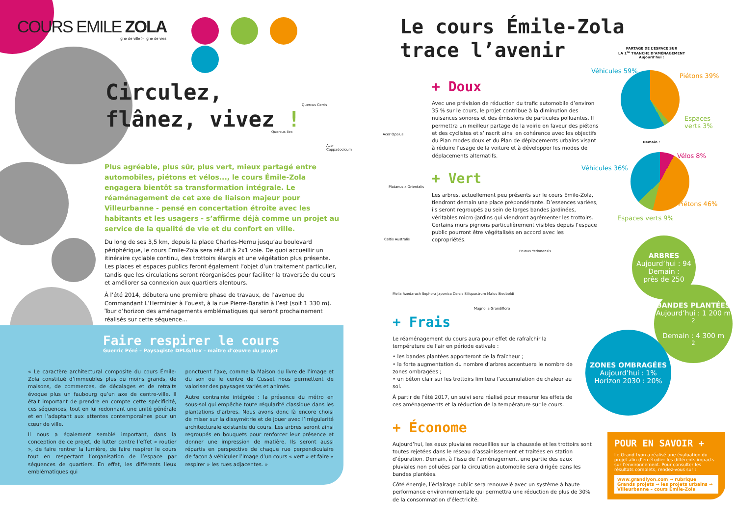COURS EMILE ZOLA
ligne de ville > ligne de vies
Circulez,
flânez, vivez !
Quercus ilex
Quercus Cerris
Acer Cappadocicum
Plus agréable, plus sûr, plus vert, mieux partagé entre automobiles, piétons et vélos..., le cours Émile-Zola engagera bientôt sa transformation intégrale. Le réaménagement de cet axe de liaison majeur pour Villeurbanne - pensé en concertation étroite avec les habitants et les usagers - s’affirme déjà comme un projet au service de la qualité de vie et du confort en ville.
Du long de ses 3,5 km, depuis la place Charles-Hernu jusqu’au boulevard périphérique, le cours Émile-Zola sera réduit à 2x1 voie. De quoi accueillir un itinéraire cyclable continu, des trottoirs élargis et une végétation plus présente. Les places et espaces publics feront également l’objet d’un traitement particulier, tandis que les circulations seront réorganisées pour faciliter la traversée du cours et améliorer sa connexion aux quartiers alentours.
À l’été 2014, débutera une première phase de travaux, de l’avenue du Commandant L’Herminier à l’ouest, à la rue Pierre-Baratin à l’est (soit 1 330 m). Tour d’horizon des aménagements emblématiques qui seront prochainement réalisés sur cette séquence...
Faire respirer le cours
Guerric Péré – Paysagiste DPLG/Ilex – maître d’œuvre du projet
« Le caractère architectural composite du cours Émile-Zola constitué d’immeubles plus ou moins grands, de maisons, de commerces, de décalages et de retraits évoque plus un faubourg qu’un axe de centre-ville. Il était important de prendre en compte cette spécificité, ces séquences, tout en lui redonnant une unité générale et en l’adaptant aux attentes contemporaines pour un cœur de ville.
Il nous a également semblé important, dans la conception de ce projet, de lutter contre l’effet « routier », de faire rentrer la lumière, de faire respirer le cours tout en respectant l’organisation de l’espace par séquences de quartiers. En effet, les différents lieux emblématiques qui
ponctuent l’axe, comme la Maison du livre de l’image et du son ou le centre de Cusset nous permettent de valoriser des paysages variés et animés.
Autre contrainte intégrée : la présence du métro en sous-sol qui empêche toute régularité classique dans les plantations d’arbres. Nous avons donc là encore choisi de miser sur la dissymétrie et de jouer avec l’irrégularité architecturale existante du cours. Les arbres seront ainsi regroupés en bouquets pour renforcer leur présence et donner une impression de matière. Ils seront aussi répartis en perspective de chaque rue perpendiculaire de façon à véhiculer l’image d’un cours « vert » et faire « respirer » les rues adjacentes. »
Le cours Émile-Zola
trace l’avenir
Acer Opalus
Platanus x Orientalis
Celtis Australis
Prunus Yedonensis
Melia Azedarach Sophora Japonica Cercis Siliquastrum Malus Siedboldi
Magnolia Grandiflora
+ Doux
Avec une prévision de réduction du trafic automobile d’environ 35 % sur le cours, le projet contribue à la diminution des nuisances sonores et des émissions de particules polluantes. Il permettra un meilleur partage de la voirie en faveur des piétons et des cyclistes et s’inscrit ainsi en cohérence avec les objectifs du Plan modes doux et du Plan de déplacements urbains visant à réduire l’usage de la voiture et à développer les modes de déplacements alternatifs.
+ Vert
Les arbres, actuellement peu présents sur le cours Émile-Zola, tiendront demain une place prépondérante. D’essences variées, ils seront regroupés au sein de larges bandes jardinées, véritables micro-jardins qui viendront agrémenter les trottoirs. Certains murs pignons particulièrement visibles depuis l’espace public pourront être végétalisés en accord avec les copropriétés.
+ Frais
Le réaménagement du cours aura pour effet de rafraîchir la température de l’air en période estivale :
• les bandes plantées apporteront de la fraîcheur ;
• la forte augmentation du nombre d’arbres accentuera le nombre de zones ombragées ;
• un béton clair sur les trottoirs limitera l’accumulation de chaleur au sol.
À partir de l’été 2017, un suivi sera réalisé pour mesurer les effets de ces aménagements et la réduction de la température sur le cours.
+ Économe
Aujourd’hui, les eaux pluviales recueillies sur la chaussée et les trottoirs sont toutes rejetées dans le réseau d’assainissement et traitées en station d’épuration. Demain, à l’issu de l’aménagement, une partie des eaux pluviales non polluées par la circulation automobile sera dirigée dans les bandes plantées.
Côté énergie, l’éclairage public sera renouvelé avec un système à haute performance environnementale qui permettra une réduction de plus de 30% de la consommation d’électricité.
PARTAGE DE L’ESPACE SUR
LA 1<sup>re</sup> TRANCHE D’AMÉNAGEMENT
Aujourd’hui :
Véhicules 59%
Piétons 39%
Espaces
verts 3%
Demain :
Vélos 8%
Véhicules 36%
Piétons 46%
Espaces verts 9%
ARBRES
Aujourd’hui : 94
Demain :
près de 250
BANDES PLANTÉES
Aujourd’hui : 1 200 m<sup>2</sup>
Demain : 4 300 m<sup>2</sup>
ZONES OMBRAGÉES
Aujourd’hui : 1%
Horizon 2030 : 20%
POUR EN SAVOIR +
Le Grand Lyon a réalisé une évaluation du projet afin d’en étudier les différents impacts sur l’environnement. Pour consulter les résultats complets, rendez-vous sur :
www.grandlyon.com → rubrique Grands projets → les projets urbains → Villeurbanne – cours Émile-Zola